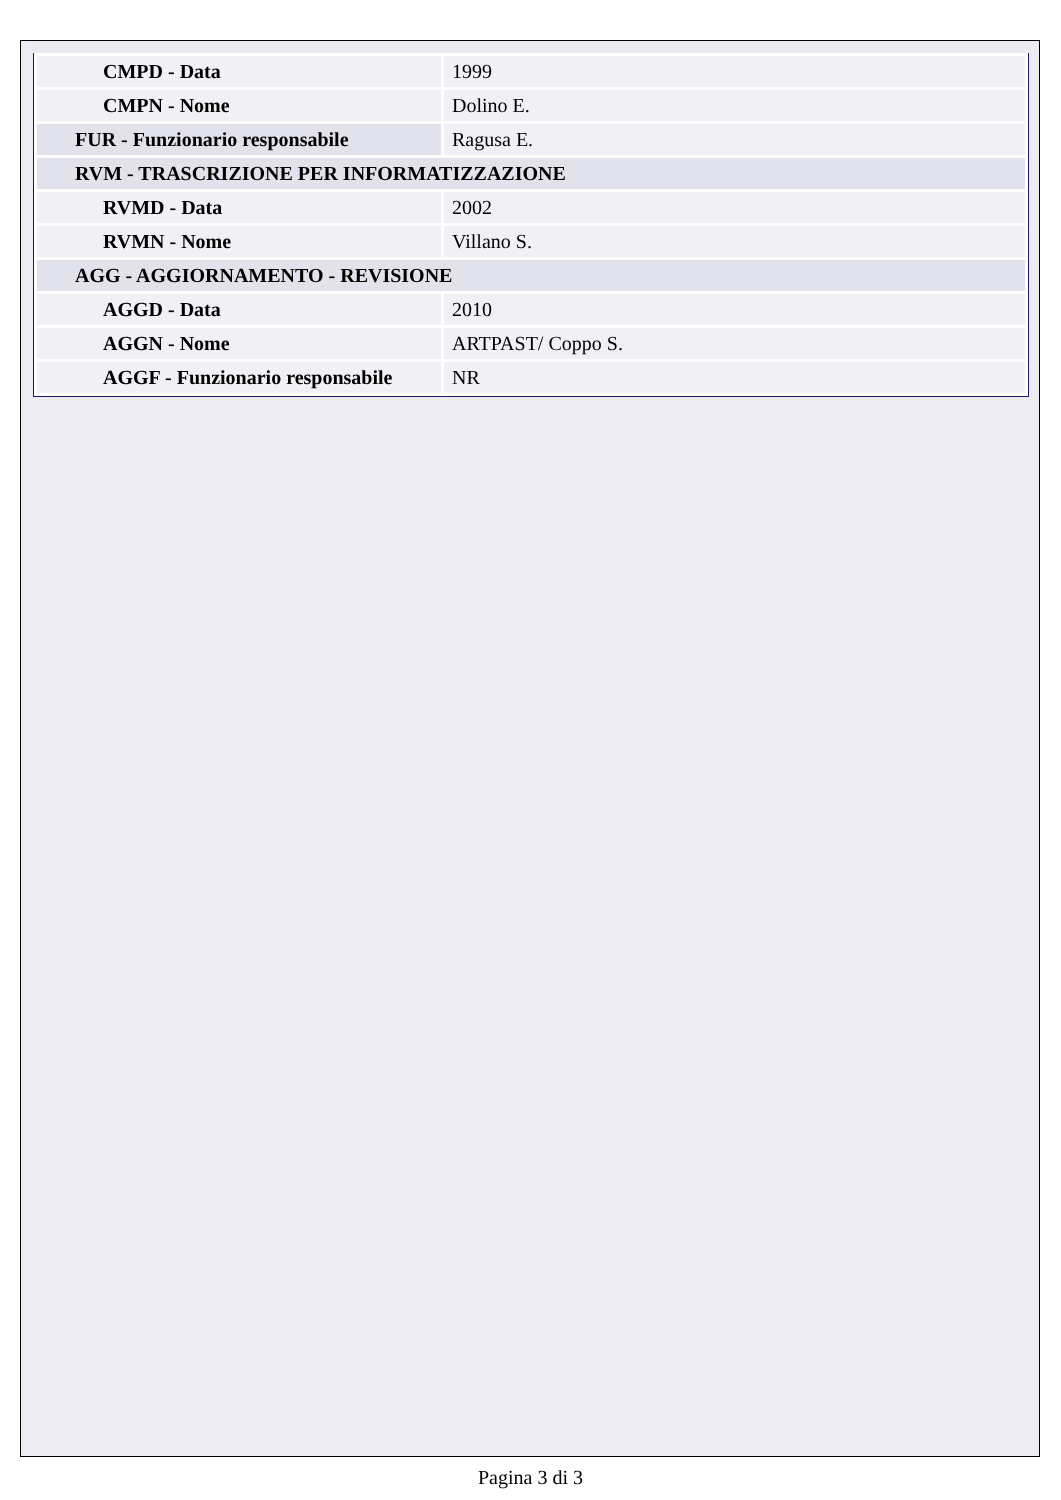| CMPD - Data | 1999 |
| CMPN - Nome | Dolino E. |
| FUR - Funzionario responsabile | Ragusa E. |
| RVM - TRASCRIZIONE PER INFORMATIZZAZIONE | |
| RVMD - Data | 2002 |
| RVMN - Nome | Villano S. |
| AGG - AGGIORNAMENTO - REVISIONE | |
| AGGD - Data | 2010 |
| AGGN - Nome | ARTPAST/ Coppo S. |
| AGGF - Funzionario responsabile | NR |
Pagina 3 di 3